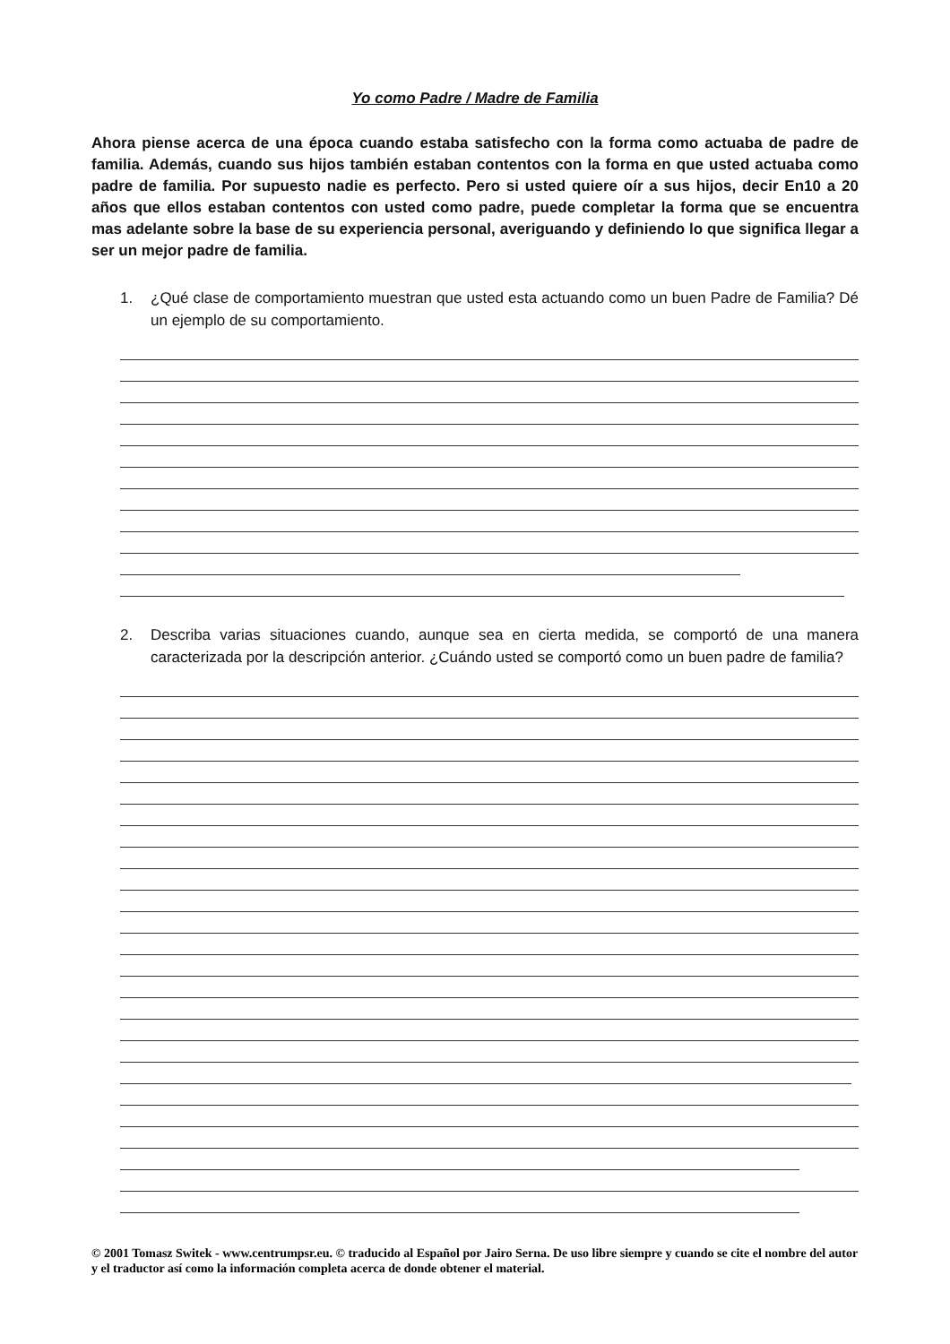Yo como Padre / Madre de Familia
Ahora piense acerca de una época cuando estaba satisfecho con la forma como actuaba de padre de familia. Además, cuando sus hijos también estaban contentos con la forma en que usted actuaba como padre de familia. Por supuesto nadie es perfecto. Pero si usted quiere oír a sus hijos, decir En10 a 20 años que ellos estaban contentos con usted como padre, puede completar la forma que se encuentra mas adelante sobre la base de su experiencia personal, averiguando y definiendo lo que significa llegar a ser un mejor padre de familia.
1. ¿Qué clase de comportamiento muestran que usted esta actuando como un buen Padre de Familia? Dé un ejemplo de su comportamiento.
2. Describa varias situaciones cuando, aunque sea en cierta medida, se comportó de una manera caracterizada por la descripción anterior. ¿Cuándo usted se comportó como un buen padre de familia?
© 2001 Tomasz Switek - www.centrumpsr.eu. © traducido al Español por Jairo Serna. De uso libre siempre y cuando se cite el nombre del autor y el traductor así como la información completa acerca de donde obtener el material.